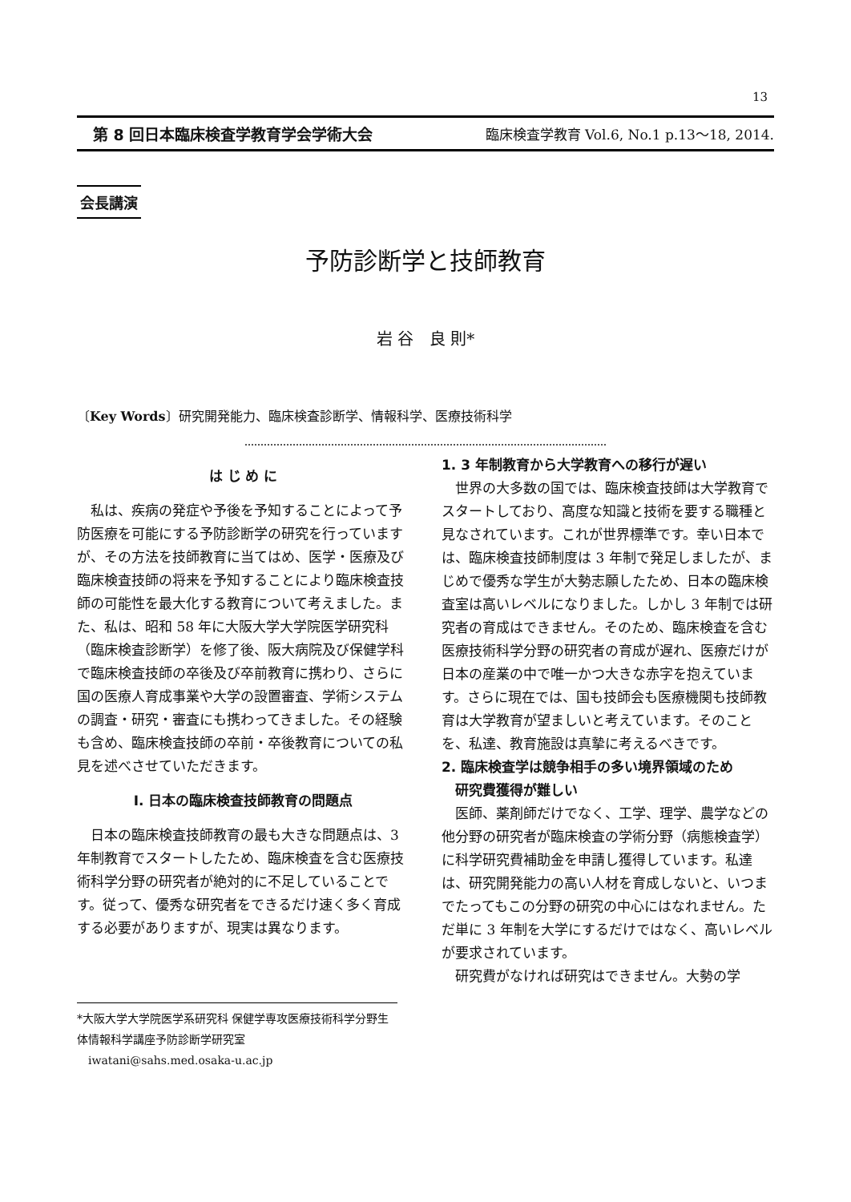13
第 8 回日本臨床検査学教育学会学術大会 臨床検査学教育 Vol.6, No.1 p.13〜18, 2014.
会長講演
予防診断学と技師教育
岩 谷　良 則*
〔Key Words〕研究開発能力、臨床検査診断学、情報科学、医療技術科学
は じ め に
私は、疾病の発症や予後を予知することによって予防医療を可能にする予防診断学の研究を行っていますが、その方法を技師教育に当てはめ、医学・医療及び臨床検査技師の将来を予知することにより臨床検査技師の可能性を最大化する教育について考えました。また、私は、昭和 58 年に大阪大学大学院医学研究科（臨床検査診断学）を修了後、阪大病院及び保健学科で臨床検査技師の卒後及び卒前教育に携わり、さらに国の医療人育成事業や大学の設置審査、学術システムの調査・研究・審査にも携わってきました。その経験も含め、臨床検査技師の卒前・卒後教育についての私見を述べさせていただきます。
I. 日本の臨床検査技師教育の問題点
日本の臨床検査技師教育の最も大きな問題点は、3 年制教育でスタートしたため、臨床検査を含む医療技術科学分野の研究者が絶対的に不足していることです。従って、優秀な研究者をできるだけ速く多く育成する必要がありますが、現実は異なります。
1. 3 年制教育から大学教育への移行が遅い
世界の大多数の国では、臨床検査技師は大学教育でスタートしており、高度な知識と技術を要する職種と見なされています。これが世界標準です。幸い日本では、臨床検査技師制度は 3 年制で発足しましたが、まじめで優秀な学生が大勢志願したため、日本の臨床検査室は高いレベルになりました。しかし 3 年制では研究者の育成はできません。そのため、臨床検査を含む医療技術科学分野の研究者の育成が遅れ、医療だけが日本の産業の中で唯一かつ大きな赤字を抱えています。さらに現在では、国も技師会も医療機関も技師教育は大学教育が望ましいと考えています。そのことを、私達、教育施設は真摯に考えるべきです。
2. 臨床検査学は競争相手の多い境界領域のため
 研究費獲得が難しい
医師、薬剤師だけでなく、工学、理学、農学などの他分野の研究者が臨床検査の学術分野（病態検査学）に科学研究費補助金を申請し獲得しています。私達は、研究開発能力の高い人材を育成しないと、いつまでたってもこの分野の研究の中心にはなれません。ただ単に 3 年制を大学にするだけではなく、高いレベルが要求されています。
研究費がなければ研究はできません。大勢の学
*大阪大学大学院医学系研究科 保健学専攻医療技術科学分野生体情報科学講座予防診断学研究室
 iwatani@sahs.med.osaka-u.ac.jp